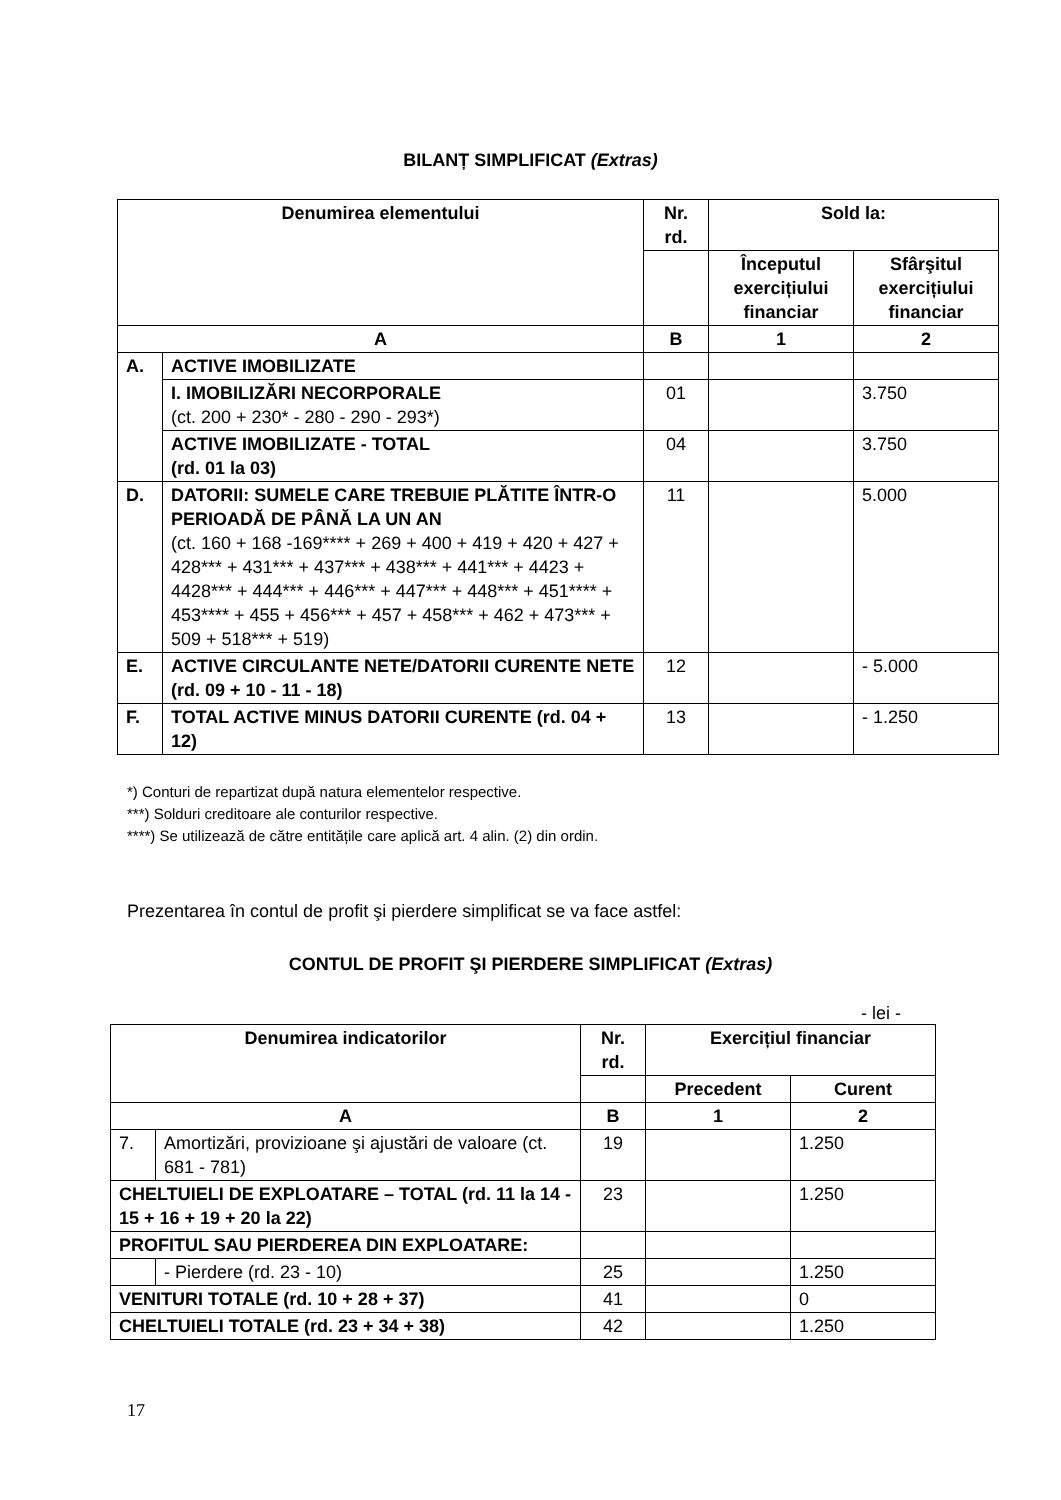BILANȚ SIMPLIFICAT (Extras)
| Denumirea elementului | | Nr. rd. | Sold la: | |
| --- | --- | --- | --- | --- |
| | | | Începutul exercițiului financiar | Sfârşitul exercițiului financiar |
| A | | B | 1 | 2 |
| A. | ACTIVE IMOBILIZATE | | | |
| | I. IMOBILIZĂRI NECORPORALE (ct. 200 + 230* - 280 - 290 - 293*) | 01 | | 3.750 |
| | ACTIVE IMOBILIZATE - TOTAL (rd. 01 la 03) | 04 | | 3.750 |
| D. | DATORII: SUMELE CARE TREBUIE PLĂTITE ÎNTR-O PERIOADĂ DE PÂNĂ LA UN AN (ct. 160 + 168 -169**** + 269 + 400 + 419 + 420 + 427 + 428*** + 431*** + 437*** + 438*** + 441*** + 4423 + 4428*** + 444*** + 446*** + 447*** + 448*** + 451**** + 453**** + 455 + 456*** + 457 + 458*** + 462 + 473*** + 509 + 518*** + 519) | 11 | | 5.000 |
| E. | ACTIVE CIRCULANTE NETE/DATORII CURENTE NETE (rd. 09 + 10 - 11 - 18) | 12 | | - 5.000 |
| F. | TOTAL ACTIVE MINUS DATORII CURENTE (rd. 04 + 12) | 13 | | - 1.250 |
*) Conturi de repartizat după natura elementelor respective.
***) Solduri creditoare ale conturilor respective.
****) Se utilizează de către entitățile care aplică art. 4 alin. (2) din ordin.
Prezentarea în contul de profit şi pierdere simplificat se va face astfel:
CONTUL DE PROFIT ŞI PIERDERE SIMPLIFICAT (Extras)
- lei -
| Denumirea indicatorilor | | Nr. rd. | Exercițiul financiar | |
| --- | --- | --- | --- | --- |
| | | | Precedent | Curent |
| A | | B | 1 | 2 |
| 7. | Amortizări, provizioane şi ajustări de valoare (ct. 681 - 781) | 19 | | 1.250 |
| CHELTUIELI DE EXPLOATARE – TOTAL (rd. 11 la 14 - 15 + 16 + 19 + 20 la 22) | | 23 | | 1.250 |
| PROFITUL SAU PIERDEREA DIN EXPLOATARE: | | | | |
| | - Pierdere (rd. 23 - 10) | 25 | | 1.250 |
| VENITURI TOTALE (rd. 10 + 28 + 37) | | 41 | | 0 |
| CHELTUIELI TOTALE (rd. 23 + 34 + 38) | | 42 | | 1.250 |
17